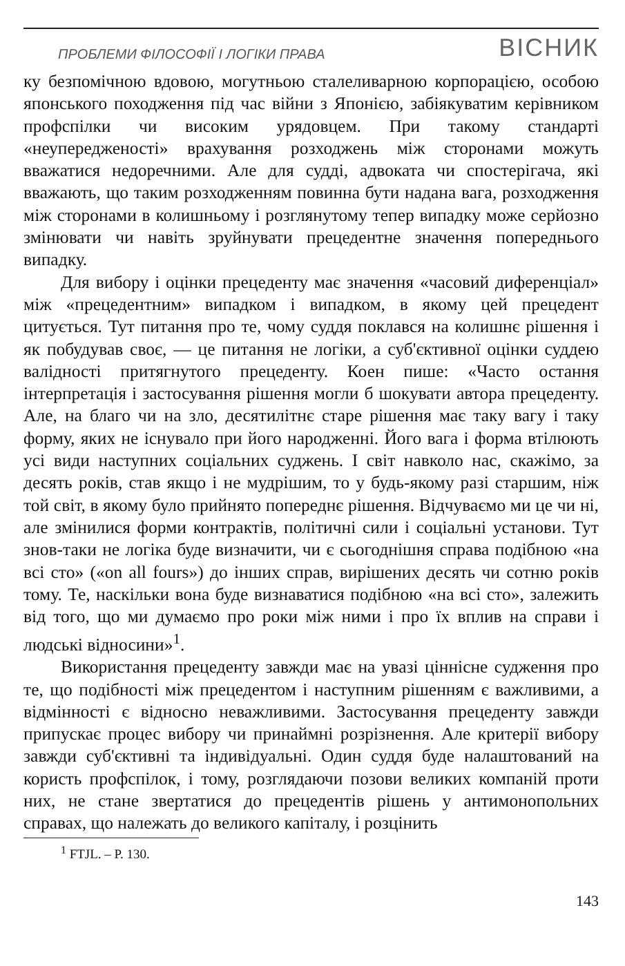ПРОБЛЕМИ ФІЛОСОФІЇ І ЛОГІКИ ПРАВА ВІСНИК
ку безпомічною вдовою, могутньою сталеливарною корпорацією, особою японського походження під час війни з Японією, забіякуватим керівником профспілки чи високим урядовцем. При такому стандарті «неупередженості» врахування розходжень між сторонами можуть вважатися недоречними. Але для судді, адвоката чи спостерігача, які вважають, що таким розходженням повинна бути надана вага, розходження між сторонами в колишньому і розглянутому тепер випадку може серйозно змінювати чи навіть зруйнувати прецедентне значення попереднього випадку.
Для вибору і оцінки прецеденту має значення «часовий диференціал» між «прецедентним» випадком і випадком, в якому цей прецедент цитується. Тут питання про те, чому суддя поклався на колишнє рішення і як побудував своє, — це питання не логіки, а суб'єктивної оцінки суддею валідності притягнутого прецеденту. Коен пише: «Часто остання інтерпретація і застосування рішення могли б шокувати автора прецеденту. Але, на благо чи на зло, десятилітнє старе рішення має таку вагу і таку форму, яких не існувало при його народженні. Його вага і форма втілюють усі види наступних соціальних суджень. І світ навколо нас, скажімо, за десять років, став якщо і не мудрішим, то у будь-якому разі старшим, ніж той світ, в якому було прийнято попереднє рішення. Відчуваємо ми це чи ні, але змінилися форми контрактів, політичні сили і соціальні установи. Тут знов-таки не логіка буде визначити, чи є сьогоднішня справа подібною «на всі сто» («on all fours») до інших справ, вирішених десять чи сотню років тому. Те, наскільки вона буде визнаватися подібною «на всі сто», залежить від того, що ми думаємо про роки між ними і про їх вплив на справи і людські відносини»<sup>1</sup>.
Використання прецеденту завжди має на увазі ціннісне судження про те, що подібності між прецедентом і наступним рішенням є важливими, а відмінності є відносно неважливими. Застосування прецеденту завжди припускає процес вибору чи принаймні розрізнення. Але критерії вибору завжди суб'єктивні та індивідуальні. Один суддя буде налаштований на користь профспілок, і тому, розглядаючи позови великих компаній проти них, не стане звертатися до прецедентів рішень у антимонопольних справах, що належать до великого капіталу, і розцінить
<sup>1</sup> FTJL. – P. 130.
143